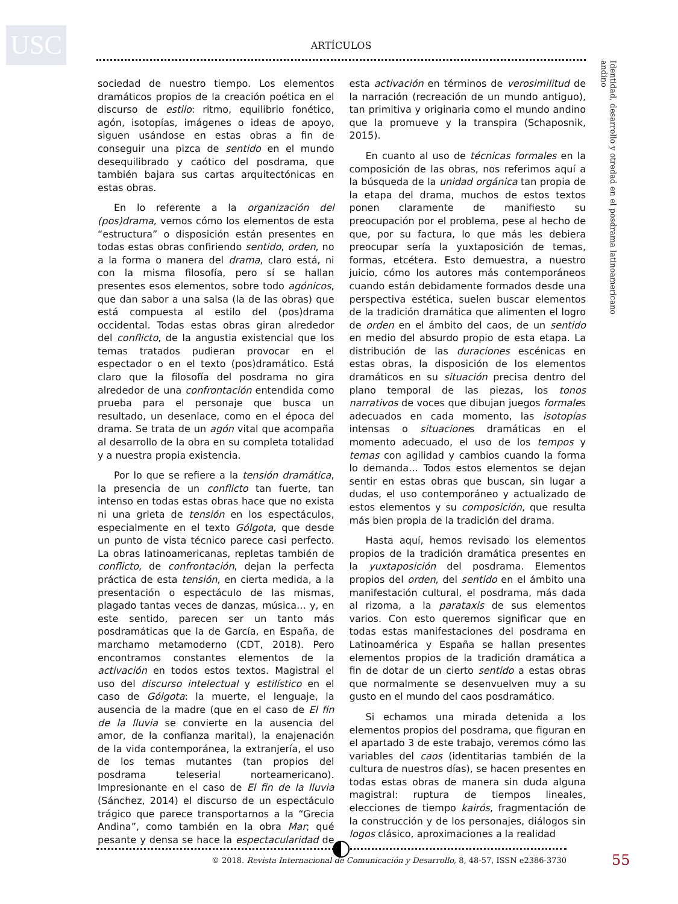USC ARTÍCULOS
Identidad, desarrollo y otredad en el posdrama latinoamericano andino
sociedad de nuestro tiempo. Los elementos dramáticos propios de la creación poética en el discurso de estilo: ritmo, equilibrio fonético, agón, isotopías, imágenes o ideas de apoyo, siguen usándose en estas obras a fin de conseguir una pizca de sentido en el mundo desequilibrado y caótico del posdrama, que también bajara sus cartas arquitectónicas en estas obras.
En lo referente a la organización del (pos)drama, vemos cómo los elementos de esta “estructura” o disposición están presentes en todas estas obras confiriendo sentido, orden, no a la forma o manera del drama, claro está, ni con la misma filosofía, pero sí se hallan presentes esos elementos, sobre todo agónicos, que dan sabor a una salsa (la de las obras) que está compuesta al estilo del (pos)drama occidental. Todas estas obras giran alrededor del conflicto, de la angustia existencial que los temas tratados pudieran provocar en el espectador o en el texto (pos)dramático. Está claro que la filosofía del posdrama no gira alrededor de una confrontación entendida como prueba para el personaje que busca un resultado, un desenlace, como en el época del drama. Se trata de un agón vital que acompaña al desarrollo de la obra en su completa totalidad y a nuestra propia existencia.
Por lo que se refiere a la tensión dramática, la presencia de un conflicto tan fuerte, tan intenso en todas estas obras hace que no exista ni una grieta de tensión en los espectáculos, especialmente en el texto Gólgota, que desde un punto de vista técnico parece casi perfecto. La obras latinoamericanas, repletas también de conflicto, de confrontación, dejan la perfecta práctica de esta tensión, en cierta medida, a la presentación o espectáculo de las mismas, plagado tantas veces de danzas, música… y, en este sentido, parecen ser un tanto más posdramáticas que la de García, en España, de marchamo metamoderno (CDT, 2018). Pero encontramos constantes elementos de la activación en todos estos textos. Magistral el uso del discurso intelectual y estilístico en el caso de Gólgota: la muerte, el lenguaje, la ausencia de la madre (que en el caso de El fin de la lluvia se convierte en la ausencia del amor, de la confianza marital), la enajenación de la vida contemporánea, la extranjería, el uso de los temas mutantes (tan propios del posdrama teleserial norteamericano). Impresionante en el caso de El fin de la lluvia (Sánchez, 2014) el discurso de un espectáculo trágico que parece transportarnos a la “Grecia Andina”, como también en la obra Mar; qué pesante y densa se hace la espectacularidad de esta activación en términos de verosimilitud de la narración (recreación de un mundo antiguo), tan primitiva y originaria como el mundo andino que la promueve y la transpira (Schaposnik, 2015).
En cuanto al uso de técnicas formales en la composición de las obras, nos referimos aquí a la búsqueda de la unidad orgánica tan propia de la etapa del drama, muchos de estos textos ponen claramente de manifiesto su preocupación por el problema, pese al hecho de que, por su factura, lo que más les debiera preocupar sería la yuxtaposición de temas, formas, etcétera. Esto demuestra, a nuestro juicio, cómo los autores más contemporáneos cuando están debidamente formados desde una perspectiva estética, suelen buscar elementos de la tradición dramática que alimenten el logro de orden en el ámbito del caos, de un sentido en medio del absurdo propio de esta etapa. La distribución de las duraciones escénicas en estas obras, la disposición de los elementos dramáticos en su situación precisa dentro del plano temporal de las piezas, los tonos narrativos de voces que dibujan juegos formales adecuados en cada momento, las isotopías intensas o situaciones dramáticas en el momento adecuado, el uso de los tempos y temas con agilidad y cambios cuando la forma lo demanda… Todos estos elementos se dejan sentir en estas obras que buscan, sin lugar a dudas, el uso contemporáneo y actualizado de estos elementos y su composición, que resulta más bien propia de la tradición del drama.
Hasta aquí, hemos revisado los elementos propios de la tradición dramática presentes en la yuxtaposición del posdrama. Elementos propios del orden, del sentido en el ámbito una manifestación cultural, el posdrama, más dada al rizoma, a la parataxis de sus elementos varios. Con esto queremos significar que en todas estas manifestaciones del posdrama en Latinoamérica y España se hallan presentes elementos propios de la tradición dramática a fin de dotar de un cierto sentido a estas obras que normalmente se desenvuelven muy a su gusto en el mundo del caos posdramático.
Si echamos una mirada detenida a los elementos propios del posdrama, que figuran en el apartado 3 de este trabajo, veremos cómo las variables del caos (identitarias también de la cultura de nuestros días), se hacen presentes en todas estas obras de manera sin duda alguna magistral: ruptura de tiempos lineales, elecciones de tiempo kairós, fragmentación de la construcción y de los personajes, diálogos sin logos clásico, aproximaciones a la realidad
© 2018. Revista Internacional de Comunicación y Desarrollo, 8, 48-57, ISSN e2386-3730
55